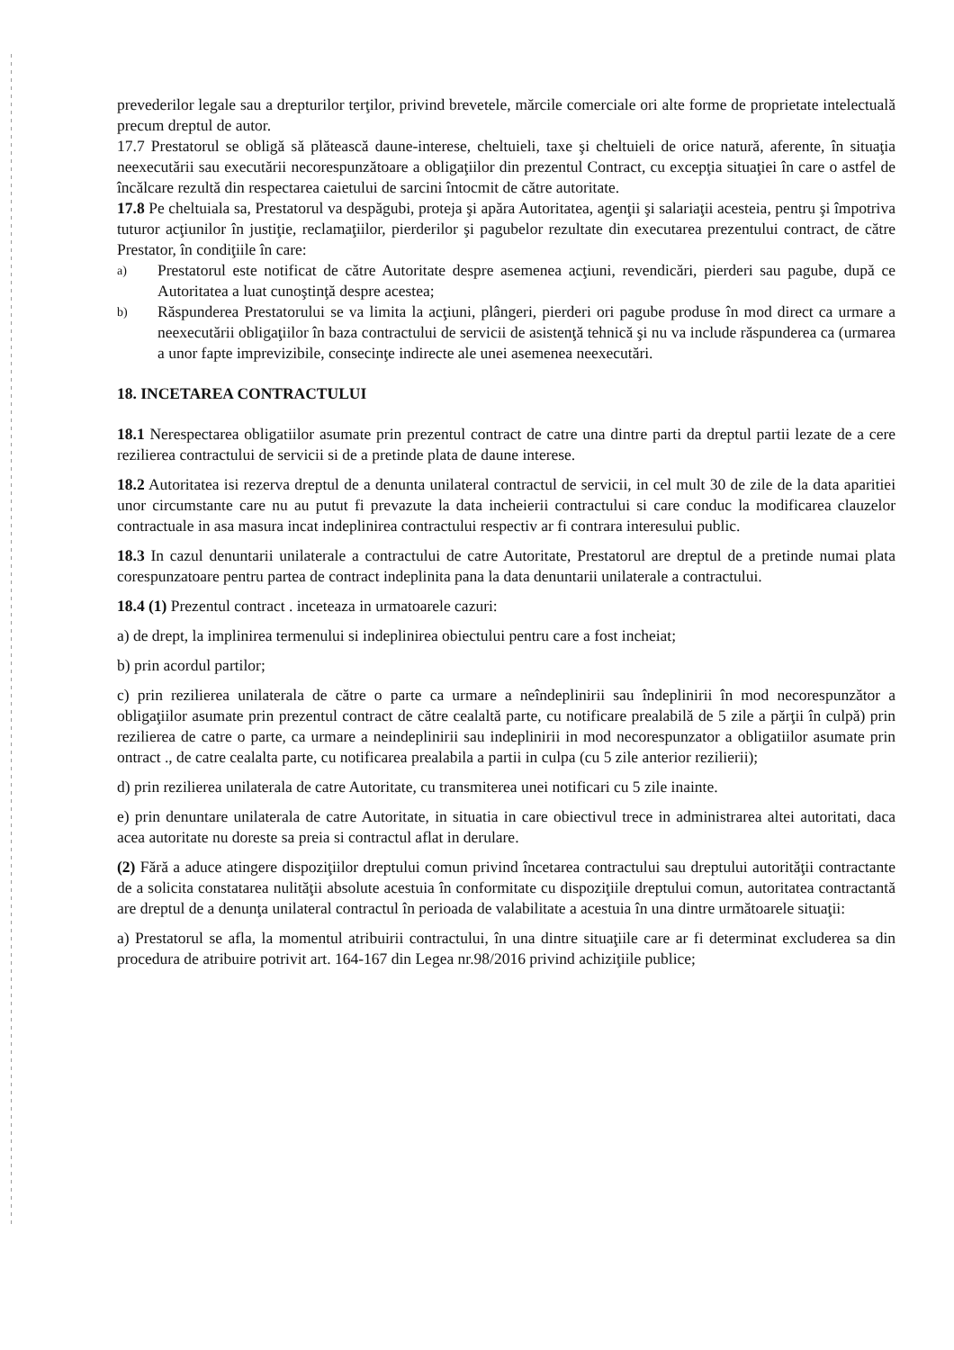prevederilor legale sau a drepturilor terţilor, privind brevetele, mărcile comerciale ori alte forme de proprietate intelectuală precum dreptul de autor.
17.7 Prestatorul se obligă să plătească daune-interese, cheltuieli, taxe şi cheltuieli de orice natură, aferente, în situaţia neexecutării sau executării necorespunzătoare a obligaţiilor din prezentul Contract, cu excepţia situaţiei în care o astfel de încălcare rezultă din respectarea caietului de sarcini întocmit de către autoritate.
17.8 Pe cheltuiala sa, Prestatorul va despăgubi, proteja şi apăra Autoritatea, agenţii şi salariaţii acesteia, pentru şi împotriva tuturor acţiunilor în justiţie, reclamaţiilor, pierderilor şi pagubelor rezultate din executarea prezentului contract, de către Prestator, în condiţiile în care:
a) Prestatorul este notificat de către Autoritate despre asemenea acţiuni, revendicări, pierderi sau pagube, după ce Autoritatea a luat cunoştinţă despre acestea;
b) Răspunderea Prestatorului se va limita la acţiuni, plângeri, pierderi ori pagube produse în mod direct ca urmare a neexecutării obligaţiilor în baza contractului de servicii de asistenţă tehnică şi nu va include răspunderea ca (urmarea a unor fapte imprevizibile, consecinţe indirecte ale unei asemenea neexecutări.
18. INCETAREA CONTRACTULUI
18.1 Nerespectarea obligatiilor asumate prin prezentul contract de catre una dintre parti da dreptul partii lezate de a cere rezilierea contractului de servicii si de a pretinde plata de daune interese.
18.2 Autoritatea isi rezerva dreptul de a denunta unilateral contractul de servicii, in cel mult 30 de zile de la data aparitiei unor circumstante care nu au putut fi prevazute la data incheierii contractului si care conduc la modificarea clauzelor contractuale in asa masura incat indeplinirea contractului respectiv ar fi contrara interesului public.
18.3 In cazul denuntarii unilaterale a contractului de catre Autoritate, Prestatorul are dreptul de a pretinde numai plata corespunzatoare pentru partea de contract indeplinita pana la data denuntarii unilaterale a contractului.
18.4 (1) Prezentul contract . inceteaza in urmatoarele cazuri:
a) de drept, la implinirea termenului si indeplinirea obiectului pentru care a fost incheiat;
b) prin acordul partilor;
c) prin rezilierea unilaterala de către o parte ca urmare a neîndeplinirii sau îndeplinirii în mod necorespunzător a obligaţiilor asumate prin prezentul contract de către cealaltă parte, cu notificare prealabilă de 5 zile a părţii în culpă) prin rezilierea de catre o parte, ca urmare a neindeplinirii sau indeplinirii in mod necorespunzator a obligatiilor asumate prin ontract ., de catre cealalta parte, cu notificarea prealabila a partii in culpa (cu 5 zile anterior rezilierii);
d) prin rezilierea unilaterala de catre Autoritate, cu transmiterea unei notificari cu 5 zile inainte.
e) prin denuntare unilaterala de catre Autoritate, in situatia in care obiectivul trece in administrarea altei autoritati, daca acea autoritate nu doreste sa preia si contractul aflat in derulare.
(2) Fără a aduce atingere dispoziţiilor dreptului comun privind încetarea contractului sau dreptului autorităţii contractante de a solicita constatarea nulităţii absolute acestuia în conformitate cu dispoziţiile dreptului comun, autoritatea contractantă are dreptul de a denunţa unilateral contractul în perioada de valabilitate a acestuia în una dintre următoarele situaţii:
a) Prestatorul se afla, la momentul atribuirii contractului, în una dintre situaţiile care ar fi determinat excluderea sa din procedura de atribuire potrivit art. 164-167 din Legea nr.98/2016 privind achiziţiile publice;